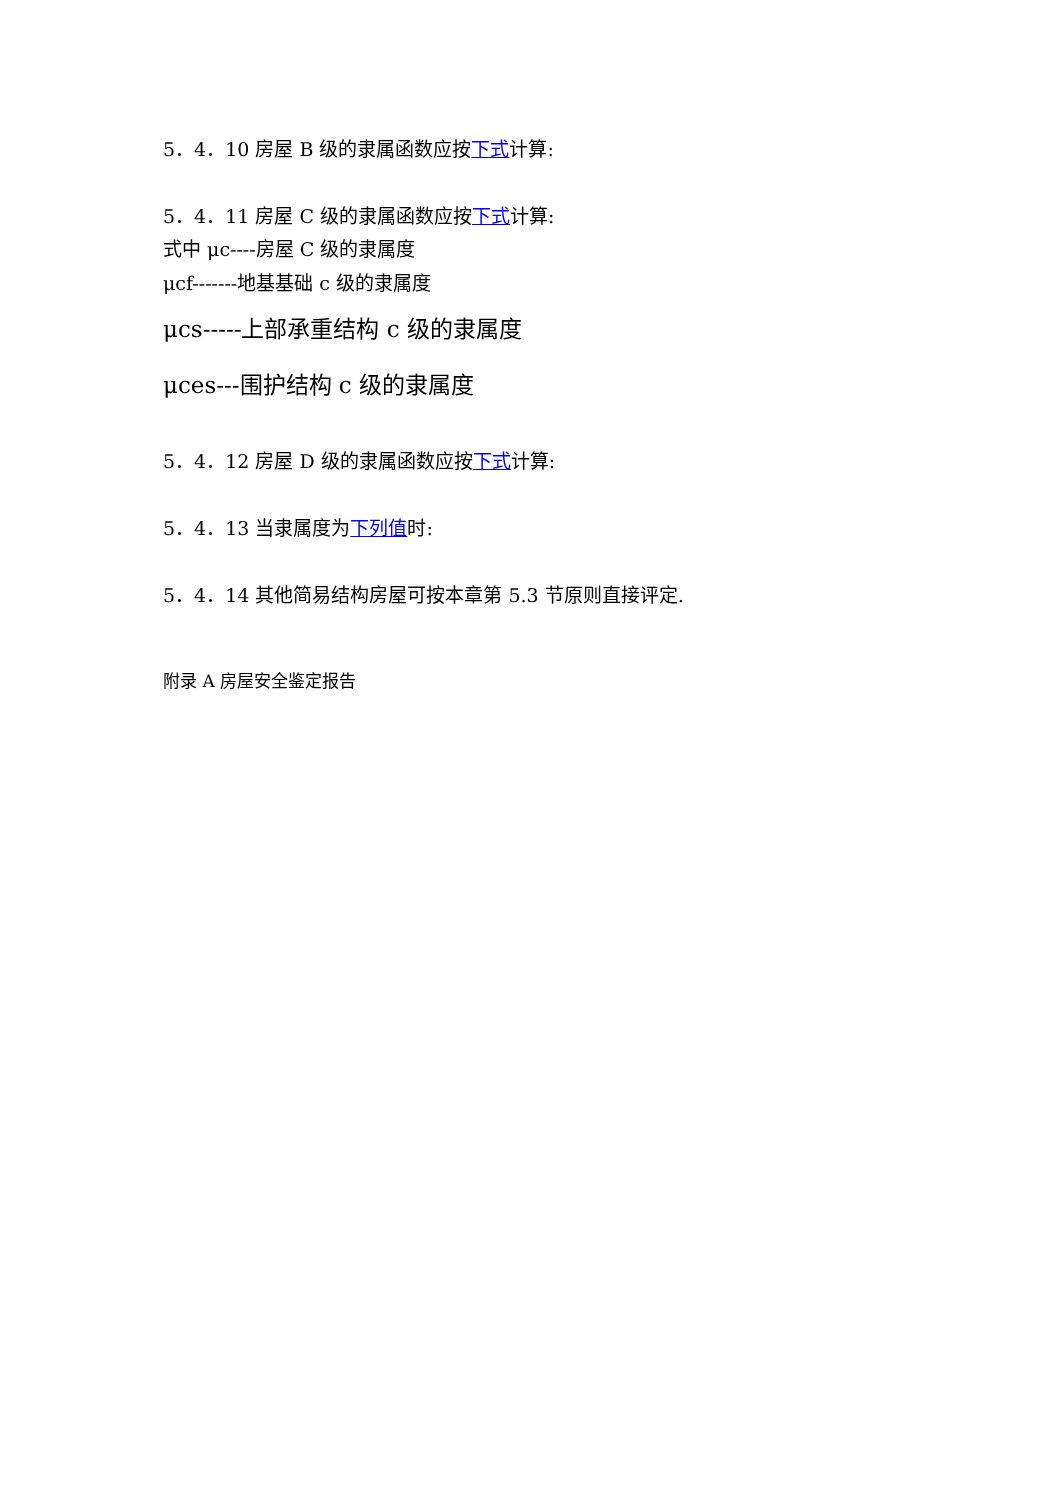5．4．10 房屋 B 级的隶属函数应按下式计算:
5．4．11 房屋 C 级的隶属函数应按下式计算:
式中 μc----房屋 C 级的隶属度
μcf-------地基基础 c 级的隶属度
μcs-----上部承重结构 c 级的隶属度
μces---围护结构 c 级的隶属度
5．4．12 房屋 D 级的隶属函数应按下式计算:
5．4．13 当隶属度为下列值时:
5．4．14 其他简易结构房屋可按本章第 5.3 节原则直接评定.
附录 A 房屋安全鉴定报告